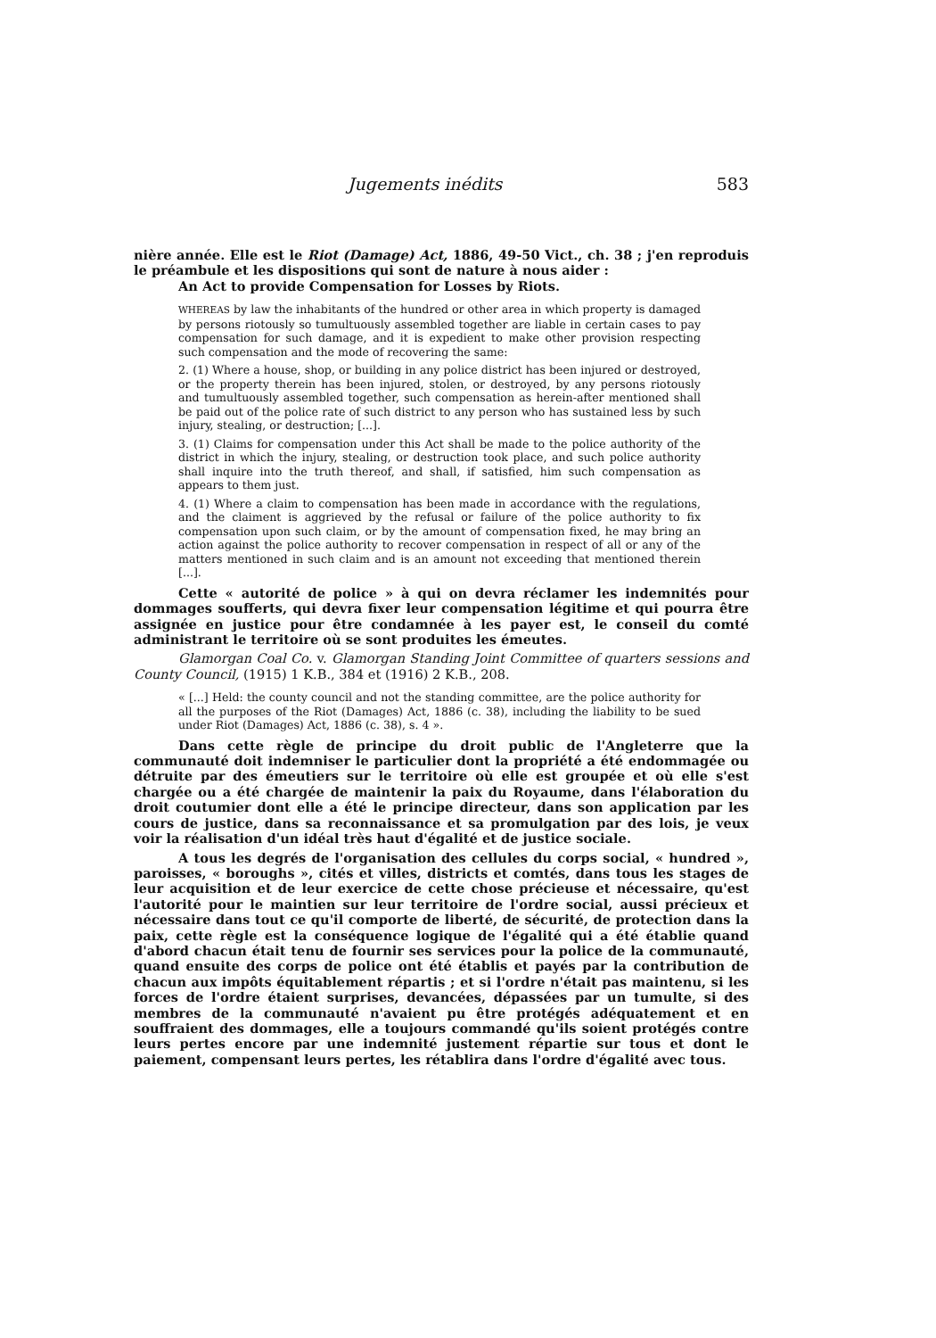Jugements inédits 583
nière année. Elle est le Riot (Damage) Act, 1886, 49-50 Vict., ch. 38 ; j'en reproduis le préambule et les dispositions qui sont de nature à nous aider :
An Act to provide Compensation for Losses by Riots.
WHEREAS by law the inhabitants of the hundred or other area in which property is damaged by persons riotously so tumultuously assembled together are liable in certain cases to pay compensation for such damage, and it is expedient to make other provision respecting such compensation and the mode of recovering the same:
2. (1) Where a house, shop, or building in any police district has been injured or destroyed, or the property therein has been injured, stolen, or destroyed, by any persons riotously and tumultuously assembled together, such compensation as herein-after mentioned shall be paid out of the police rate of such district to any person who has sustained less by such injury, stealing, or destruction; [...].
3. (1) Claims for compensation under this Act shall be made to the police authority of the district in which the injury, stealing, or destruction took place, and such police authority shall inquire into the truth thereof, and shall, if satisfied, him such compensation as appears to them just.
4. (1) Where a claim to compensation has been made in accordance with the regulations, and the claiment is aggrieved by the refusal or failure of the police authority to fix compensation upon such claim, or by the amount of compensation fixed, he may bring an action against the police authority to recover compensation in respect of all or any of the matters mentioned in such claim and is an amount not exceeding that mentioned therein [...].
Cette « autorité de police » à qui on devra réclamer les indemnités pour dommages soufferts, qui devra fixer leur compensation légitime et qui pourra être assignée en justice pour être condamnée à les payer est, le conseil du comté administrant le territoire où se sont produites les émeutes.
Glamorgan Coal Co. v. Glamorgan Standing Joint Committee of quarters sessions and County Council, (1915) 1 K.B., 384 et (1916) 2 K.B., 208.
« [...] Held: the county council and not the standing committee, are the police authority for all the purposes of the Riot (Damages) Act, 1886 (c. 38), including the liability to be sued under Riot (Damages) Act, 1886 (c. 38), s. 4 ».
Dans cette règle de principe du droit public de l'Angleterre que la communauté doit indemniser le particulier dont la propriété a été endommagée ou détruite par des émeutiers sur le territoire où elle est groupée et où elle s'est chargée ou a été chargée de maintenir la paix du Royaume, dans l'élaboration du droit coutumier dont elle a été le principe directeur, dans son application par les cours de justice, dans sa reconnaissance et sa promulgation par des lois, je veux voir la réalisation d'un idéal très haut d'égalité et de justice sociale.
A tous les degrés de l'organisation des cellules du corps social, « hundred », paroisses, « boroughs », cités et villes, districts et comtés, dans tous les stages de leur acquisition et de leur exercice de cette chose précieuse et nécessaire, qu'est l'autorité pour le maintien sur leur territoire de l'ordre social, aussi précieux et nécessaire dans tout ce qu'il comporte de liberté, de sécurité, de protection dans la paix, cette règle est la conséquence logique de l'égalité qui a été établie quand d'abord chacun était tenu de fournir ses services pour la police de la communauté, quand ensuite des corps de police ont été établis et payés par la contribution de chacun aux impôts équitablement répartis ; et si l'ordre n'était pas maintenu, si les forces de l'ordre étaient surprises, devancées, dépassées par un tumulte, si des membres de la communauté n'avaient pu être protégés adéquatement et en souffraient des dommages, elle a toujours commandé qu'ils soient protégés contre leurs pertes encore par une indemnité justement répartie sur tous et dont le paiement, compensant leurs pertes, les rétablira dans l'ordre d'égalité avec tous.